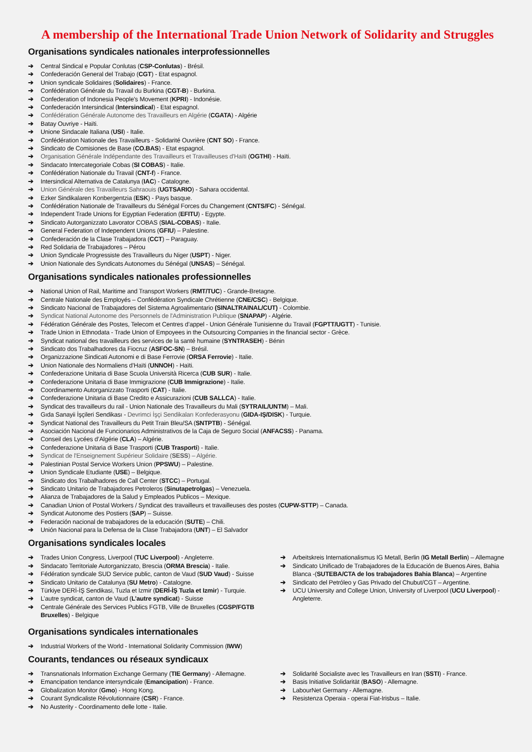A membership of the International Trade Union Network of Solidarity and Struggles
Organisations syndicales nationales interprofessionnelles
➔ Central Sindical e Popular Conlutas (CSP-Conlutas) - Brésil.
➔ Confederación General del Trabajo (CGT) - Etat espagnol.
➔ Union syndicale Solidaires (Solidaires) - France.
➔ Confédération Générale du Travail du Burkina (CGT-B) - Burkina.
➔ Confederation of Indonesia People's Movement (KPRI) - Indonésie.
➔ Confederación Intersindical (Intersindical) - Etat espagnol.
➔ Confédération Générale Autonome des Travailleurs en Algérie (CGATA) - Algérie
➔ Batay Ouvriye - Haïti.
➔ Unione Sindacale Italiana (USI) - Italie.
➔ Confédération Nationale des Travailleurs - Solidarité Ouvrière (CNT SO) - France.
➔ Sindicato de Comisiones de Base (CO.BAS) - Etat espagnol.
➔ Organisation Générale Indépendante des Travailleurs et Travailleuses d'Haïti (OGTHI) - Haïti.
➔ Sindacato Intercategoriale Cobas (SI COBAS) - Italie.
➔ Confédération Nationale du Travail (CNT-f) - France.
➔ Intersindical Alternativa de Catalunya (IAC) - Catalogne.
➔ Union Générale des Travailleurs Sahraouis (UGTSARIO) - Sahara occidental.
➔ Ezker Sindikalaren Konbergentzia (ESK) - Pays basque.
➔ Confédération Nationale de Travailleurs du Sénégal Forces du Changement (CNTS/FC) - Sénégal.
➔ Independent Trade Unions for Egyptian Federation (EFITU) - Egypte.
➔ Sindicato Autorganizzato Lavorator COBAS (SIAL-COBAS) - Italie.
➔ General Federation of Independent Unions (GFIU) – Palestine.
➔ Confederación de la Clase Trabajadora (CCT) – Paraguay.
➔ Red Solidaria de Trabajadores – Pérou
➔ Union Syndicale Progressiste des Travailleurs du Niger (USPT) - Niger.
➔ Union Nationale des Syndicats Autonomes du Sénégal (UNSAS) – Sénégal.
Organisations syndicales nationales professionnelles
➔ National Union of Rail, Maritime and Transport Workers (RMT/TUC) - Grande-Bretagne.
➔ Centrale Nationale des Employés – Confédération Syndicale Chrétienne (CNE/CSC) - Belgique.
➔ Sindicato Nacional de Trabajadores del Sistema Agroalimentario (SINALTRAINAL/CUT) - Colombie.
➔ Syndicat National Autonome des Personnels de l'Administration Publique (SNAPAP) - Algérie.
➔ Fédération Générale des Postes, Telecom et Centres d’appel - Union Générale Tunisienne du Travail (FGPTT/UGTT) - Tunisie.
➔ Trade Union in Ethnodata - Trade Union of Empoyees in the Outsourcing Companies in the financial sector - Grèce.
➔ Syndicat national des travailleurs des services de la santé humaine (SYNTRASEH) - Bénin
➔ Sindicato dos Trabalhadores da Fiocruz (ASFOC-SN) – Brésil.
➔ Organizzazione Sindicati Autonomi e di Base Ferrovie (ORSA Ferrovie) - Italie.
➔ Union Nationale des Normaliens d’Haïti (UNNOH) - Haïti.
➔ Confederazione Unitaria di Base Scuola Università Ricerca (CUB SUR) - Italie.
➔ Confederazione Unitaria di Base Immigrazione (CUB Immigrazione) - Italie.
➔ Coordinamento Autorganizzato Trasporti (CAT) - Italie.
➔ Confederazione Unitaria di Base Credito e Assicurazioni (CUB SALLCA) - Italie.
➔ Syndicat des travailleurs du rail - Union Nationale des Travailleurs du Mali (SYTRAIL/UNTM) – Mali.
➔ Gıda Sanayii İşçileri Sendikası - Devrimci İşçi Sendikaları Konfederasyonu (GIDA-IŞ/DISK) - Turquie.
➔ Syndicat National des Travailleurs du Petit Train Bleu/SA (SNTPTB) - Sénégal.
➔ Asociación Nacional de Funcionarios Administrativos de la Caja de Seguro Social (ANFACSS) - Panama.
➔ Conseil des Lycées d’Algérie (CLA) – Algérie.
➔ Confederazione Unitaria di Base Trasporti (CUB Trasporti) - Italie.
➔ Syndicat de l'Enseignement Supérieur Solidaire (SESS) – Algérie.
➔ Palestinian Postal Service Workers Union (PPSWU) – Palestine.
➔ Union Syndicale Etudiante (USE) – Belgique.
➔ Sindicato dos Trabalhadores de Call Center (STCC) – Portugal.
➔ Sindicato Unitario de Trabajadores Petroleros (Sinutapetrolgas) – Venezuela.
➔ Alianza de Trabajadores de la Salud y Empleados Publicos – Mexique.
➔ Canadian Union of Postal Workers / Syndicat des travailleurs et travailleuses des postes (CUPW-STTP) – Canada.
➔ Syndicat Autonome des Postiers (SAP) – Suisse.
➔ Federación nacional de trabajadores de la educación (SUTE) – Chili.
➔ Unión Nacional para la Defensa de la Clase Trabajadora (UNT) – El Salvador
Organisations syndicales locales
➔ Trades Union Congress, Liverpool (TUC Liverpool) - Angleterre.
➔ Sindacato Territoriale Autorganizzato, Brescia (ORMA Brescia) - Italie.
➔ Fédération syndicale SUD Service public, canton de Vaud (SUD Vaud) - Suisse
➔ Sindicato Unitario de Catalunya (SU Metro) - Catalogne.
➔ Türkiye DERİ-İŞ Sendikasi, Tuzla et Izmir (DERİ-İŞ Tuzla et Izmir) - Turquie.
➔ L’autre syndicat, canton de Vaud (L’autre syndicat) - Suisse
➔ Centrale Générale des Services Publics FGTB, Ville de Bruxelles (CGSP/FGTB Bruxelles) - Belgique
➔ Arbeitskreis Internationalismus IG Metall, Berlin (IG Metall Berlin) – Allemagne
➔ Sindicato Unificado de Trabajadores de la Educación de Buenos Aires, Bahia Blanca -(SUTEBA/CTA de los trabajadores Bahia Blanca) – Argentine
➔ Sindicato del Petróleo y Gas Privado del Chubut/CGT – Argentine.
➔ UCU University and College Union, University of Liverpool (UCU Liverpool) - Angleterre.
Organisations syndicales internationales
➔ Industrial Workers of the World - International Solidarity Commission (IWW)
Courants, tendances ou réseaux syndicaux
➔ Transnationals Information Exchange Germany (TIE Germany) - Allemagne.
➔ Emancipation tendance intersyndicale (Emancipation) - France.
➔ Globalization Monitor (Gmo) - Hong Kong.
➔ Courant Syndicaliste Révolutionnaire (CSR) - France.
➔ No Austerity - Coordinamento delle lotte - Italie.
➔ Solidarité Socialiste avec les Travailleurs en Iran (SSTI) - France.
➔ Basis Initiative Solidarität (BASO) - Allemagne.
➔ LabourNet Germany - Allemagne.
➔ Resistenza Operaia - operai Fiat-Irisbus – Italie.